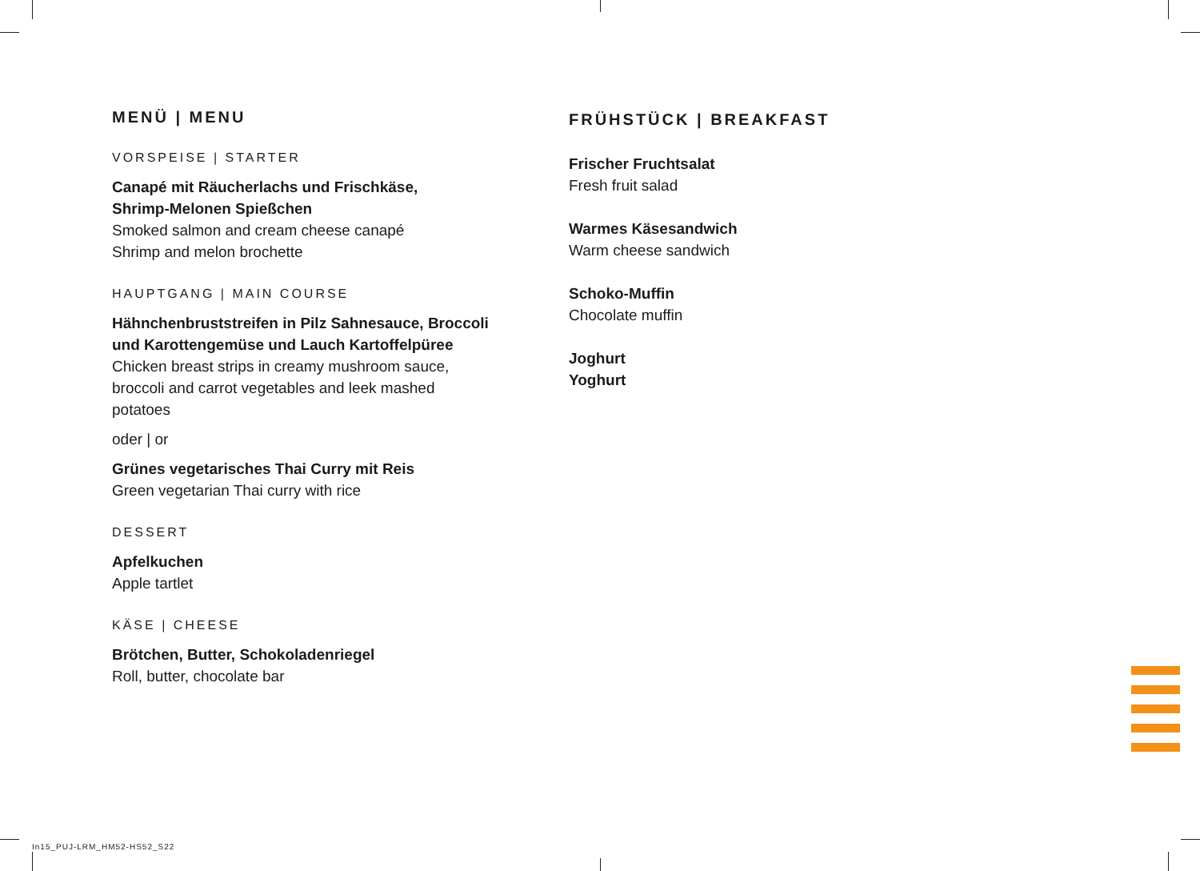MENÜ | MENU
VORSPEISE | STARTER
Canapé mit Räucherlachs und Frischkäse,
Shrimp-Melonen Spießchen
Smoked salmon and cream cheese canapé
Shrimp and melon brochette
HAUPTGANG | MAIN COURSE
Hähnchenbruststreifen in Pilz Sahnesauce, Broccoli
und Karottengemüse und Lauch Kartoffelpüree
Chicken breast strips in creamy mushroom sauce,
broccoli and carrot vegetables and leek mashed
potatoes
oder | or
Grünes vegetarisches Thai Curry mit Reis
Green vegetarian Thai curry with rice
DESSERT
Apfelkuchen
Apple tartlet
KÄSE | CHEESE
Brötchen, Butter, Schokoladenriegel
Roll, butter, chocolate bar
FRÜHSTÜCK | BREAKFAST
Frischer Fruchtsalat
Fresh fruit salad
Warmes Käsesandwich
Warm cheese sandwich
Schoko-Muffin
Chocolate muffin
Joghurt
Yoghurt
In15_PUJ-LRM_HM52-HS52_S22